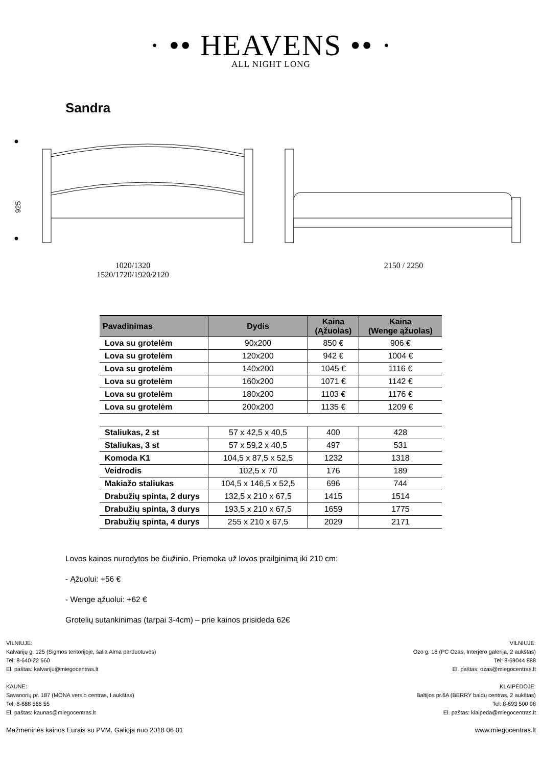· •• HEAVENS •• ·
ALL NIGHT LONG
Sandra
925
1020/1320
1520/1720/1920/2120
2150 / 2250
| Pavadinimas | Dydis | Kaina (Ąžuolas) | Kaina (Wenge ąžuolas) |
| --- | --- | --- | --- |
| Lova su grotelėm | 90x200 | 850 € | 906 € |
| Lova su grotelėm | 120x200 | 942 € | 1004 € |
| Lova su grotelėm | 140x200 | 1045 € | 1116 € |
| Lova su grotelėm | 160x200 | 1071 € | 1142 € |
| Lova su grotelėm | 180x200 | 1103 € | 1176 € |
| Lova su grotelėm | 200x200 | 1135 € | 1209 € |
| Staliukas, 2 st | 57 x 42,5 x 40,5 | 400 | 428 |
| Staliukas, 3 st | 57 x 59,2 x 40,5 | 497 | 531 |
| Komoda K1 | 104,5 x 87,5 x 52,5 | 1232 | 1318 |
| Veidrodis | 102,5 x 70 | 176 | 189 |
| Makiažo staliukas | 104,5 x 146,5 x 52,5 | 696 | 744 |
| Drabužių spinta, 2 durys | 132,5 x 210 x 67,5 | 1415 | 1514 |
| Drabužių spinta, 3 durys | 193,5 x 210 x 67,5 | 1659 | 1775 |
| Drabužių spinta, 4 durys | 255 x 210 x 67,5 | 2029 | 2171 |
Lovos kainos nurodytos be čiužinio. Priemoka už lovos prailginimą iki 210 cm:
- Ąžuolui: +56 €
- Wenge ąžuolui: +62 €
Grotelių sutankinimas (tarpai 3-4cm) – prie kainos prisideda 62€
VILNIUJE:
Kalvarijų g. 125 (Sigmos teritorijoje, šalia Alma parduotuvės)
Tel: 8-640-22 660
El. paštas: kalvariju@miegocentras.lt
KAUNE:
Savanorių pr. 187 (MONA verslo centras, I aukštas)
Tel: 8-688 566 55
El. paštas: kaunas@miegocentras.lt
Mažmeninės kainos Eurais su PVM. Galioja nuo 2018 06 01
VILNIUJE:
Ozo g. 18 (PC Ozas, Interjero galerija, 2 aukštas)
Tel: 8-69044 888
El. paštas: ozas@miegocentras.lt
KLAIPĖDOJE:
Baltijos pr.6A (BERRY baldų centras, 2 aukštas)
Tel: 8-693 500 98
El. paštas: klaipeda@miegocentras.lt
www.miegocentras.lt